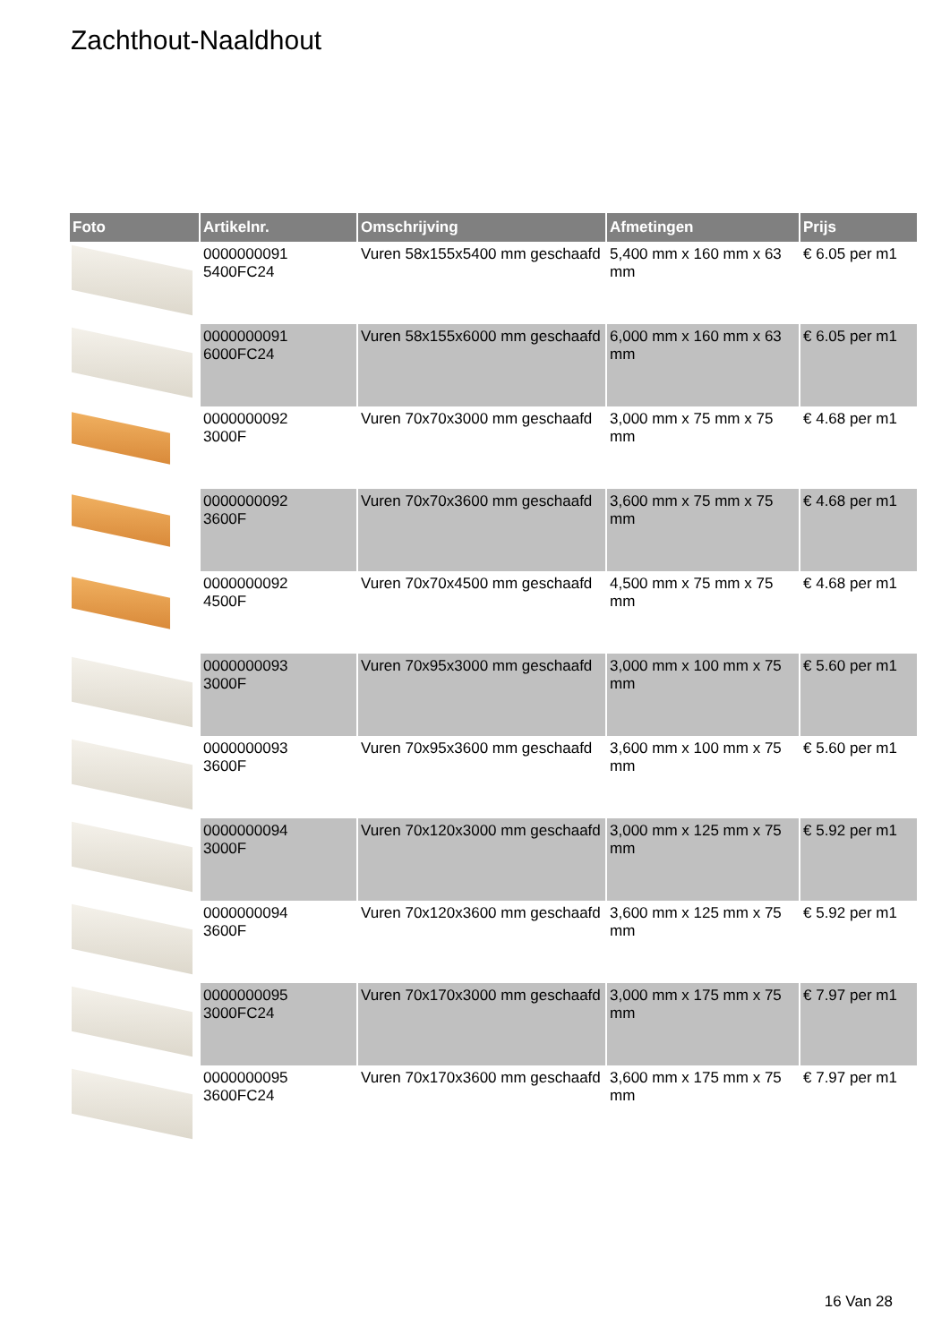Zachthout-Naaldhout
| Foto | Artikelnr. | Omschrijving | Afmetingen | Prijs |
| --- | --- | --- | --- | --- |
| | 0000000091 5400FC24 | Vuren 58x155x5400 mm geschaafd | 5,400 mm x 160 mm x 63 mm | € 6.05 per m1 |
| | 0000000091 6000FC24 | Vuren 58x155x6000 mm geschaafd | 6,000 mm x 160 mm x 63 mm | € 6.05 per m1 |
| | 0000000092 3000F | Vuren 70x70x3000 mm geschaafd | 3,000 mm x 75 mm x 75 mm | € 4.68 per m1 |
| | 0000000092 3600F | Vuren 70x70x3600 mm geschaafd | 3,600 mm x 75 mm x 75 mm | € 4.68 per m1 |
| | 0000000092 4500F | Vuren 70x70x4500 mm geschaafd | 4,500 mm x 75 mm x 75 mm | € 4.68 per m1 |
| | 0000000093 3000F | Vuren 70x95x3000 mm geschaafd | 3,000 mm x 100 mm x 75 mm | € 5.60 per m1 |
| | 0000000093 3600F | Vuren 70x95x3600 mm geschaafd | 3,600 mm x 100 mm x 75 mm | € 5.60 per m1 |
| | 0000000094 3000F | Vuren 70x120x3000 mm geschaafd | 3,000 mm x 125 mm x 75 mm | € 5.92 per m1 |
| | 0000000094 3600F | Vuren 70x120x3600 mm geschaafd | 3,600 mm x 125 mm x 75 mm | € 5.92 per m1 |
| | 0000000095 3000FC24 | Vuren 70x170x3000 mm geschaafd | 3,000 mm x 175 mm x 75 mm | € 7.97 per m1 |
| | 0000000095 3600FC24 | Vuren 70x170x3600 mm geschaafd | 3,600 mm x 175 mm x 75 mm | € 7.97 per m1 |
16 Van 28